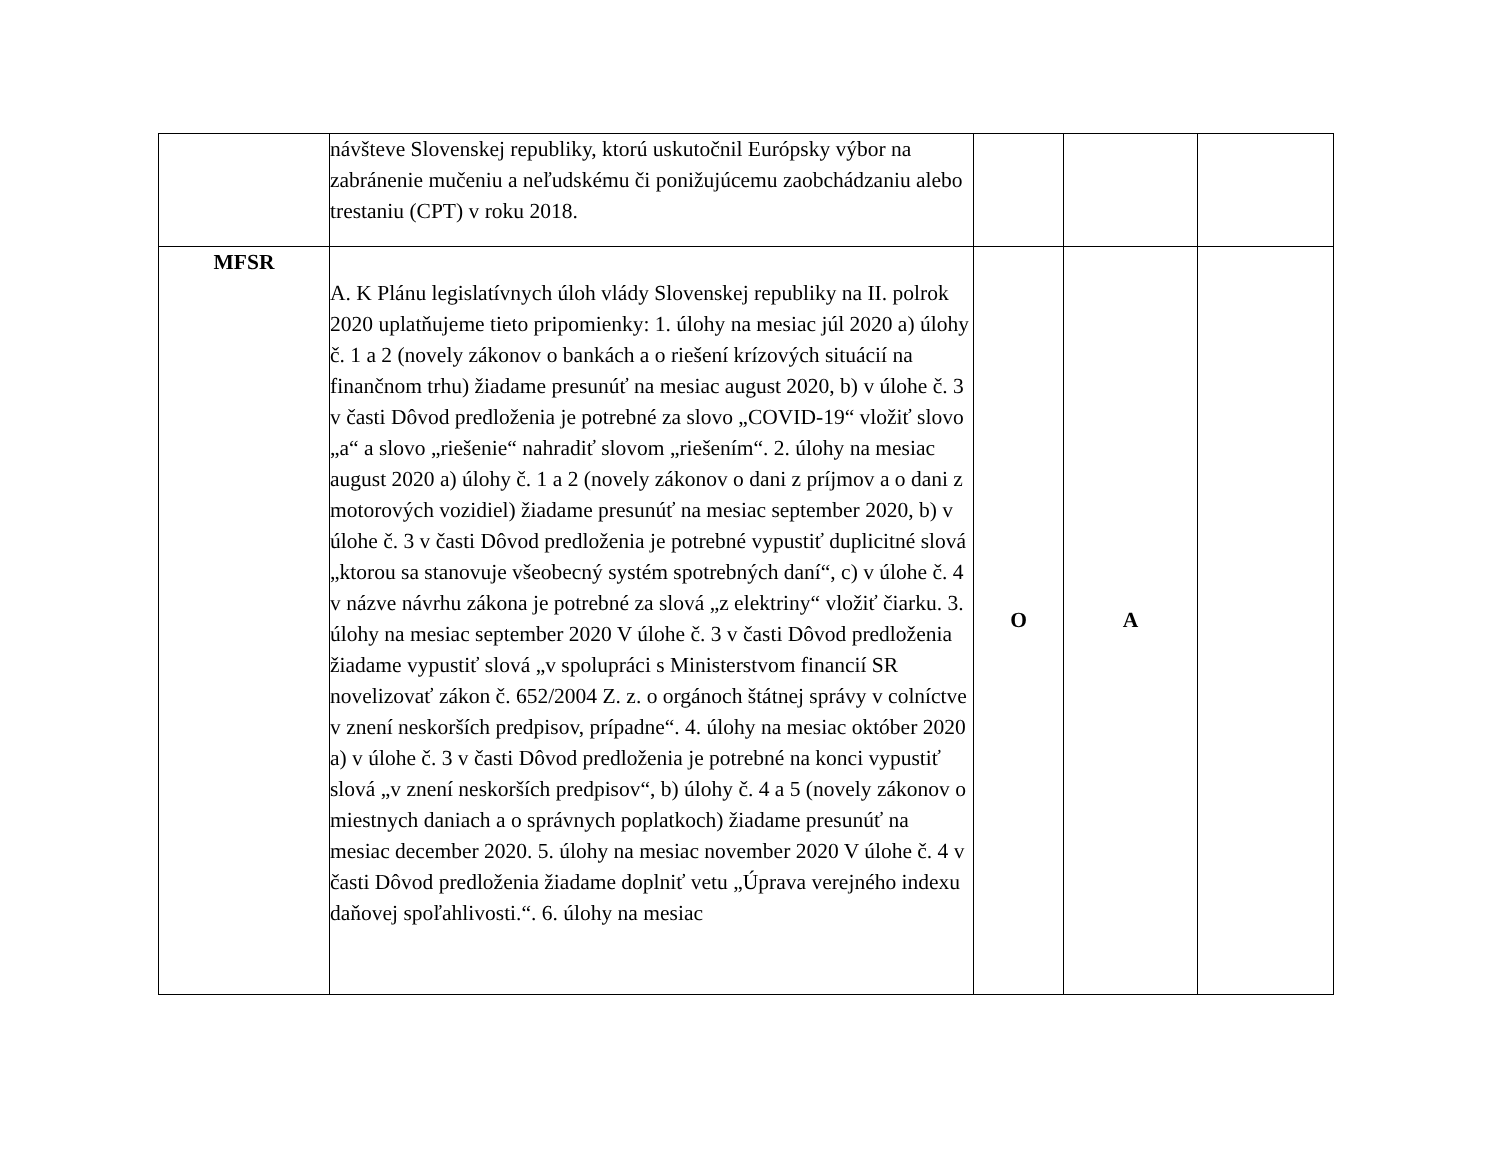| | návšteve Slovenskej republiky, ktorú uskutočnil Európsky výbor na zabránenie mučeniu a neľudskému či ponižujúcemu zaobchádzaniu alebo trestaniu (CPT) v roku 2018. | | | |
| MFSR | A. K Plánu legislatívnych úloh vlády Slovenskej republiky na II. polrok 2020 uplatňujeme tieto pripomienky: 1. úlohy na mesiac júl 2020 a) úlohy č. 1 a 2 (novely zákonov o bankách a o riešení krízových situácií na finančnom trhu) žiadame presunúť na mesiac august 2020, b) v úlohe č. 3 v časti Dôvod predloženia je potrebné za slovo „COVID-19“ vložiť slovo „a“ a slovo „riešenie“ nahradiť slovom „riešením“. 2. úlohy na mesiac august 2020 a) úlohy č. 1 a 2 (novely zákonov o dani z príjmov a o dani z motorových vozidiel) žiadame presunúť na mesiac september 2020, b) v úlohe č. 3 v časti Dôvod predloženia je potrebné vypustiť duplicitné slová „ktorou sa stanovuje všeobecný systém spotrebných daní“, c) v úlohe č. 4 v názve návrhu zákona je potrebné za slová „z elektriny“ vložiť čiarku. 3. úlohy na mesiac september 2020 V úlohe č. 3 v časti Dôvod predloženia žiadame vypustiť slová „v spolupráci s Ministerstvom financií SR novelizovať zákon č. 652/2004 Z. z. o orgánoch štátnej správy v colníctve v znení neskorších predpisov, prípadne“. 4. úlohy na mesiac október 2020 a) v úlohe č. 3 v časti Dôvod predloženia je potrebné na konci vypustiť slová „v znení neskorších predpisov“, b) úlohy č. 4 a 5 (novely zákonov o miestnych daniach a o správnych poplatkoch) žiadame presunúť na mesiac december 2020. 5. úlohy na mesiac november 2020 V úlohe č. 4 v časti Dôvod predloženia žiadame doplniť vetu „Úprava verejného indexu daňovej spoľahlivosti.“. 6. úlohy na mesiac | O | A | |